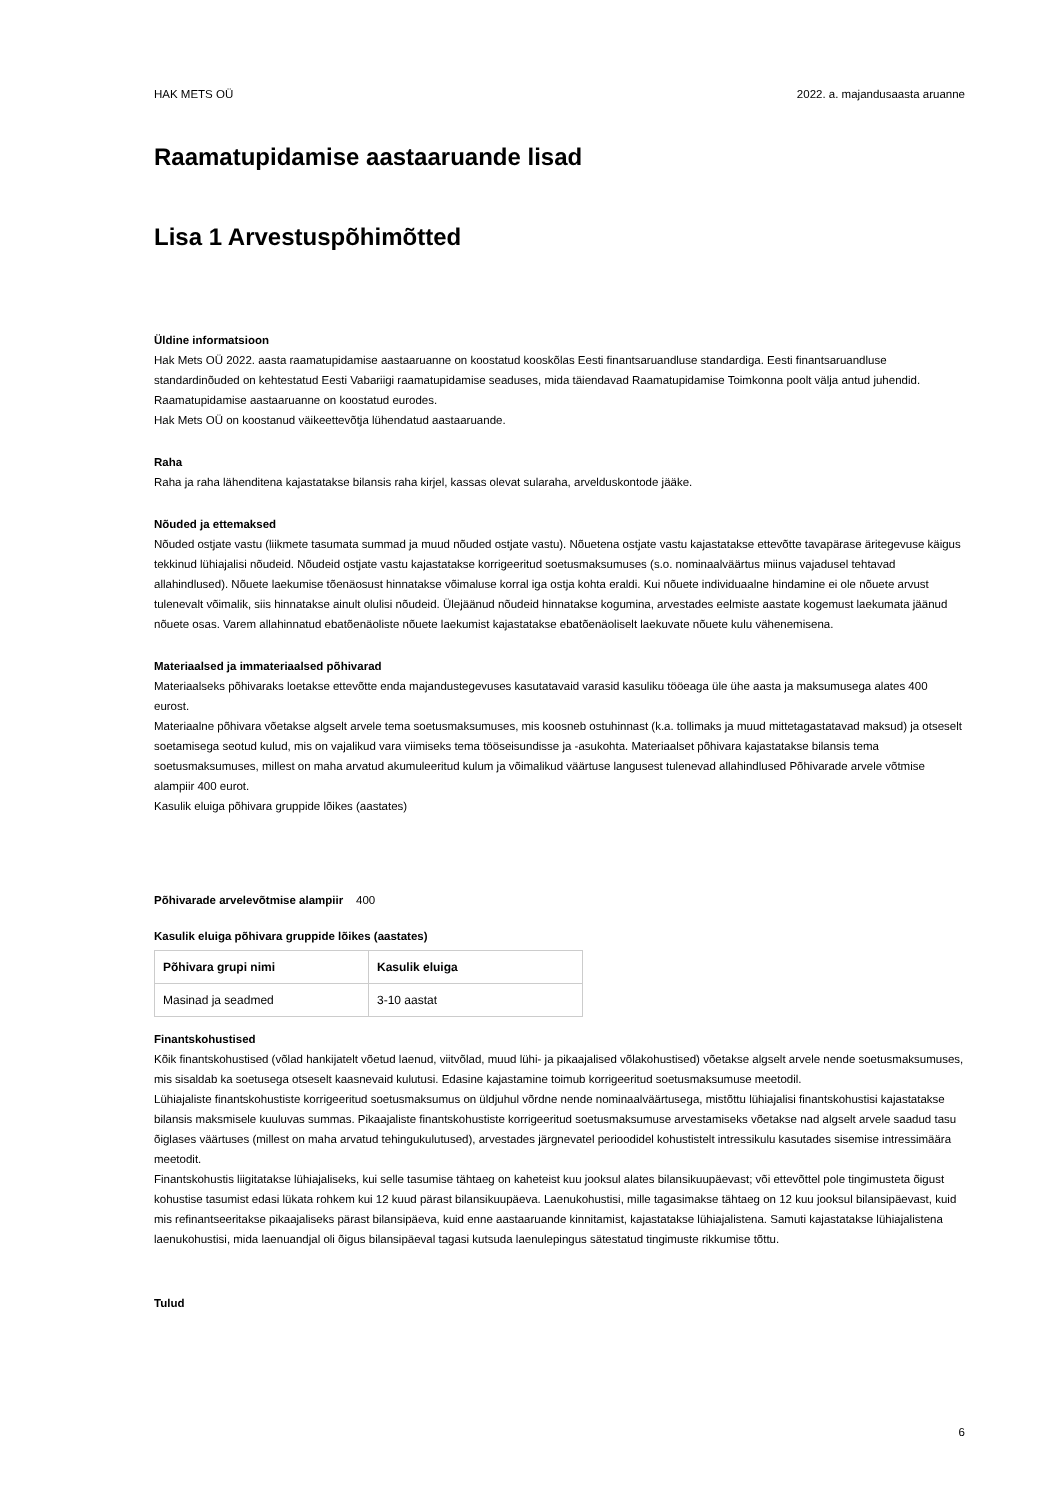HAK METS OÜ 2022. a. majandusaasta aruanne
Raamatupidamise aastaaruande lisad
Lisa 1 Arvestuspõhimõtted
Üldine informatsioon
Hak Mets OÜ 2022. aasta raamatupidamise aastaaruanne on koostatud kooskõlas Eesti finantsaruandluse standardiga. Eesti finantsaruandluse standardinõuded on kehtestatud Eesti Vabariigi raamatupidamise seaduses, mida täiendavad Raamatupidamise Toimkonna poolt välja antud juhendid.
Raamatupidamise aastaaruanne on koostatud eurodes.
Hak Mets OÜ on koostanud väikeettevõtja lühendatud aastaaruande.
Raha
Raha ja raha lähenditena kajastatakse bilansis raha kirjel, kassas olevat sularaha, arvelduskontode jääke.
Nõuded ja ettemaksed
Nõuded ostjate vastu (liikmete tasumata summad ja muud nõuded ostjate vastu). Nõuetena ostjate vastu kajastatakse ettevõtte tavapärase äritegevuse käigus tekkinud lühiajalisi nõudeid. Nõudeid ostjate vastu kajastatakse korrigeeritud soetusmaksumuses (s.o. nominaalväärtus miinus vajadusel tehtavad allahindlused). Nõuete laekumise tõenäosust hinnatakse võimaluse korral iga ostja kohta eraldi. Kui nõuete individuaalne hindamine ei ole nõuete arvust tulenevalt võimalik, siis hinnatakse ainult olulisi nõudeid. Ülejäänud nõudeid hinnatakse kogumina, arvestades eelmiste aastate kogemust laekumata jäänud nõuete osas. Varem allahinnatud ebatõenäoliste nõuete laekumist kajastatakse ebatõenäoliselt laekuvate nõuete kulu vähenemisena.
Materiaalsed ja immateriaalsed põhivarad
Materiaalseks põhivaraks loetakse ettevõtte enda majandustegevuses kasutatavaid varasid kasuliku tööeaga üle ühe aasta ja maksumusega alates 400 eurost.
Materiaalne põhivara võetakse algselt arvele tema soetusmaksumuses, mis koosneb ostuhinnast (k.a. tollimaks ja muud mittetagastatavad maksud) ja otseselt soetamisega seotud kulud, mis on vajalikud vara viimiseks tema tööseisundisse ja -asukohta. Materiaalset põhivara kajastatakse bilansis tema soetusmaksumuses, millest on maha arvatud akumuleeritud kulum ja võimalikud väärtuse langusest tulenevad allahindlused Põhivarade arvele võtmise alampiir 400 eurot.
Kasulik eluiga põhivara gruppide lõikes (aastates)
Põhivarade arvelevõtmise alampiir 400
Kasulik eluiga põhivara gruppide lõikes (aastates)
| Põhivara grupi nimi | Kasulik eluiga |
| --- | --- |
| Masinad ja seadmed | 3-10 aastat |
Finantskohustised
Kõik finantskohustised (võlad hankijatelt võetud laenud, viitvõlad, muud lühi- ja pikaajalised võlakohustised) võetakse algselt arvele nende soetusmaksumuses, mis sisaldab ka soetusega otseselt kaasnevaid kulutusi. Edasine kajastamine toimub korrigeeritud soetusmaksumuse meetodil.
Lühiajaliste finantskohustiste korrigeeritud soetusmaksumus on üldjuhul võrdne nende nominaalväärtusega, mistõttu lühiajalisi finantskohustisi kajastatakse bilansis maksmisele kuuluvas summas. Pikaajaliste finantskohustiste korrigeeritud soetusmaksumuse arvestamiseks võetakse nad algselt arvele saadud tasu õiglases väärtuses (millest on maha arvatud tehingukulutused), arvestades järgnevatel perioodidel kohustistelt intressikulu kasutades sisemise intressimäära meetodit.
Finantskohustis liigitatakse lühiajaliseks, kui selle tasumise tähtaeg on kaheteist kuu jooksul alates bilansikuupäevast; või ettevõttel pole tingimusteta õigust kohustise tasumist edasi lükata rohkem kui 12 kuud pärast bilansikuupäeva. Laenukohustisi, mille tagasimakse tähtaeg on 12 kuu jooksul bilansipäevast, kuid mis refinantseeritakse pikaajaliseks pärast bilansipäeva, kuid enne aastaaruande kinnitamist, kajastatakse lühiajalistena. Samuti kajastatakse lühiajalistena laenukohustisi, mida laenuandjal oli õigus bilansipäeval tagasi kutsuda laenulepingus sätestatud tingimuste rikkumise tõttu.
Tulud
6